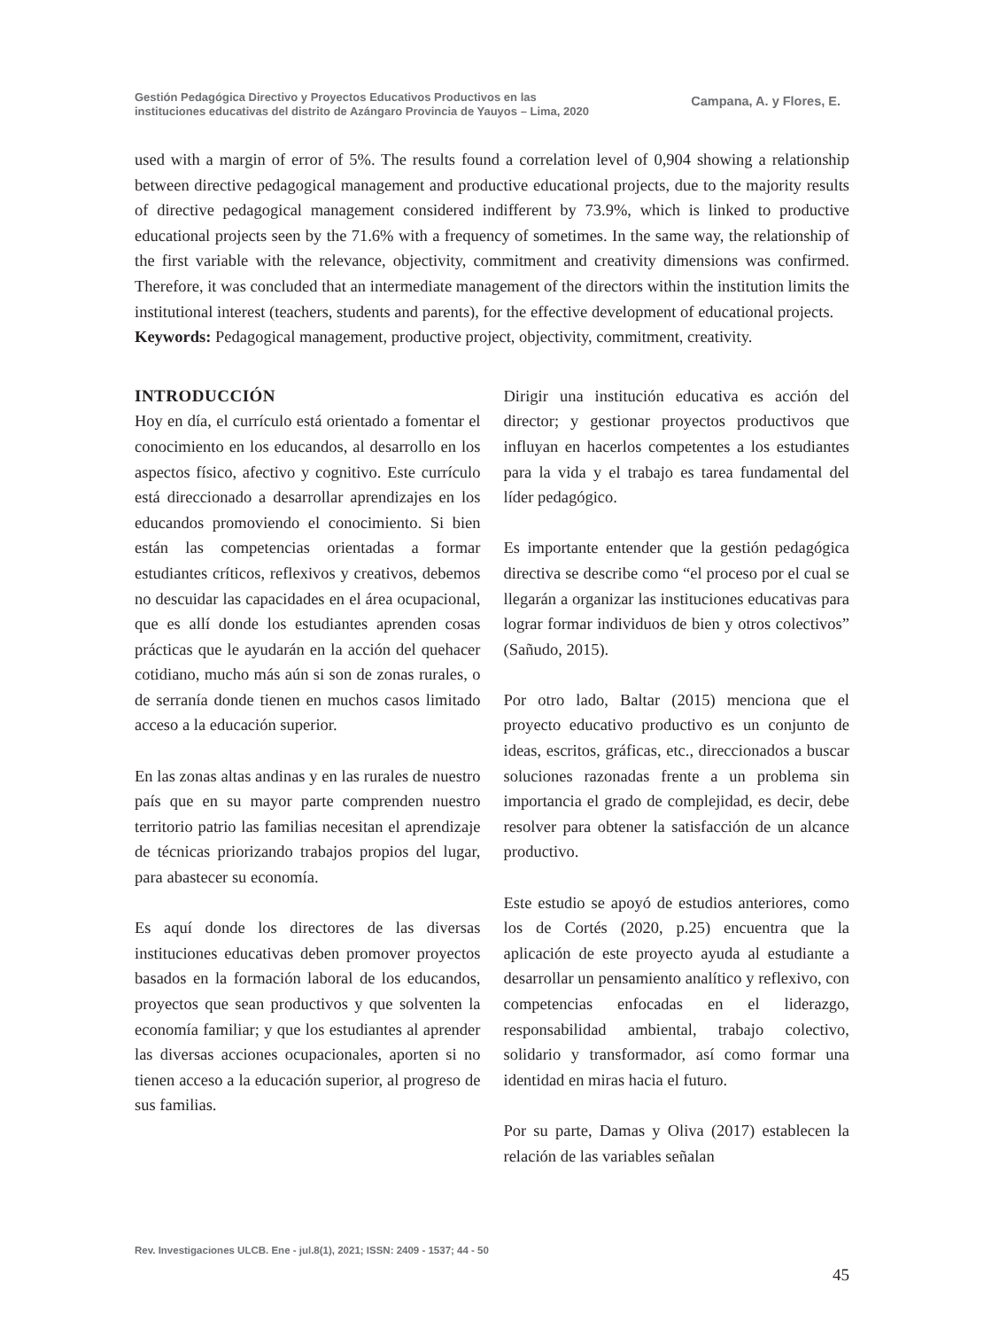Gestión Pedagógica Directivo y Proyectos Educativos Productivos en las
instituciones educativas del distrito de Azángaro Provincia de Yauyos – Lima, 2020
Campana, A. y Flores, E.
used with a margin of error of 5%. The results found a correlation level of 0,904 showing a relationship between directive pedagogical management and productive educational projects, due to the majority results of directive pedagogical management considered indifferent by 73.9%, which is linked to productive educational projects seen by the 71.6% with a frequency of sometimes. In the same way, the relationship of the first variable with the relevance, objectivity, commitment and creativity dimensions was confirmed. Therefore, it was concluded that an intermediate management of the directors within the institution limits the institutional interest (teachers, students and parents), for the effective development of educational projects.
Keywords: Pedagogical management, productive project, objectivity, commitment, creativity.
INTRODUCCIÓN
Hoy en día, el currículo está orientado a fomentar el conocimiento en los educandos, al desarrollo en los aspectos físico, afectivo y cognitivo. Este currículo está direccionado a desarrollar aprendizajes en los educandos promoviendo el conocimiento. Si bien están las competencias orientadas a formar estudiantes críticos, reflexivos y creativos, debemos no descuidar las capacidades en el área ocupacional, que es allí donde los estudiantes aprenden cosas prácticas que le ayudarán en la acción del quehacer cotidiano, mucho más aún si son de zonas rurales, o de serranía donde tienen en muchos casos limitado acceso a la educación superior.
En las zonas altas andinas y en las rurales de nuestro país que en su mayor parte comprenden nuestro territorio patrio las familias necesitan el aprendizaje de técnicas priorizando trabajos propios del lugar, para abastecer su economía.
Es aquí donde los directores de las diversas instituciones educativas deben promover proyectos basados en la formación laboral de los educandos, proyectos que sean productivos y que solventen la economía familiar; y que los estudiantes al aprender las diversas acciones ocupacionales, aporten si no tienen acceso a la educación superior, al progreso de sus familias.
Dirigir una institución educativa es acción del director; y gestionar proyectos productivos que influyan en hacerlos competentes a los estudiantes para la vida y el trabajo es tarea fundamental del líder pedagógico.
Es importante entender que la gestión pedagógica directiva se describe como “el proceso por el cual se llegarán a organizar las instituciones educativas para lograr formar individuos de bien y otros colectivos” (Sañudo, 2015).
Por otro lado, Baltar (2015) menciona que el proyecto educativo productivo es un conjunto de ideas, escritos, gráficas, etc., direccionados a buscar soluciones razonadas frente a un problema sin importancia el grado de complejidad, es decir, debe resolver para obtener la satisfacción de un alcance productivo.
Este estudio se apoyó de estudios anteriores, como los de Cortés (2020, p.25) encuentra que la aplicación de este proyecto ayuda al estudiante a desarrollar un pensamiento analítico y reflexivo, con competencias enfocadas en el liderazgo, responsabilidad ambiental, trabajo colectivo, solidario y transformador, así como formar una identidad en miras hacia el futuro.
Por su parte, Damas y Oliva (2017) establecen la relación de las variables señalan
Rev. Investigaciones ULCB. Ene - jul.8(1), 2021; ISSN: 2409 - 1537; 44 - 50
45